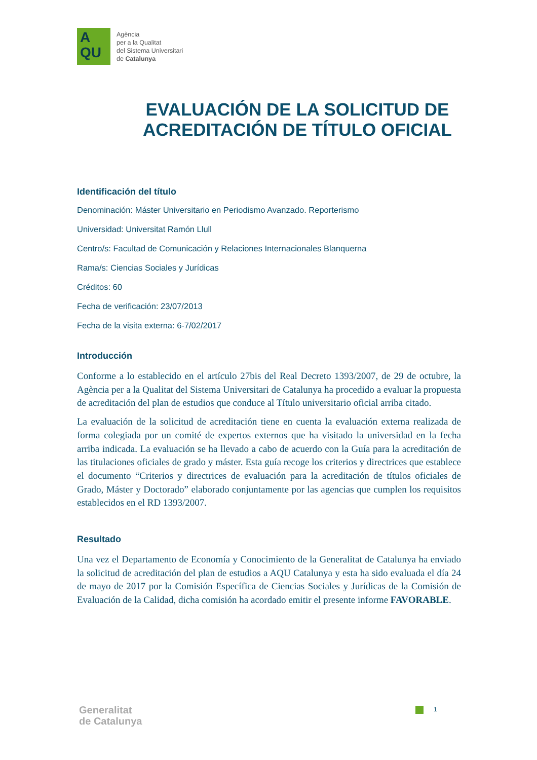A
QU
Agència
per a la Qualitat
del Sistema Universitari
de Catalunya
EVALUACIÓN DE LA SOLICITUD DE ACREDITACIÓN DE TÍTULO OFICIAL
Identificación del título
Denominación: Máster Universitario en Periodismo Avanzado. Reporterismo
Universidad: Universitat Ramón Llull
Centro/s: Facultad de Comunicación y Relaciones Internacionales Blanquerna
Rama/s: Ciencias Sociales y Jurídicas
Créditos: 60
Fecha de verificación: 23/07/2013
Fecha de la visita externa: 6-7/02/2017
Introducción
Conforme a lo establecido en el artículo 27bis del Real Decreto 1393/2007, de 29 de octubre, la Agència per a la Qualitat del Sistema Universitari de Catalunya ha procedido a evaluar la propuesta de acreditación del plan de estudios que conduce al Título universitario oficial arriba citado.
La evaluación de la solicitud de acreditación tiene en cuenta la evaluación externa realizada de forma colegiada por un comité de expertos externos que ha visitado la universidad en la fecha arriba indicada. La evaluación se ha llevado a cabo de acuerdo con la Guía para la acreditación de las titulaciones oficiales de grado y máster. Esta guía recoge los criterios y directrices que establece el documento “Criterios y directrices de evaluación para la acreditación de títulos oficiales de Grado, Máster y Doctorado” elaborado conjuntamente por las agencias que cumplen los requisitos establecidos en el RD 1393/2007.
Resultado
Una vez el Departamento de Economía y Conocimiento de la Generalitat de Catalunya ha enviado la solicitud de acreditación del plan de estudios a AQU Catalunya y esta ha sido evaluada el día 24 de mayo de 2017 por la Comisión Específica de Ciencias Sociales y Jurídicas de la Comisión de Evaluación de la Calidad, dicha comisión ha acordado emitir el presente informe FAVORABLE.
Generalitat
de Catalunya
1